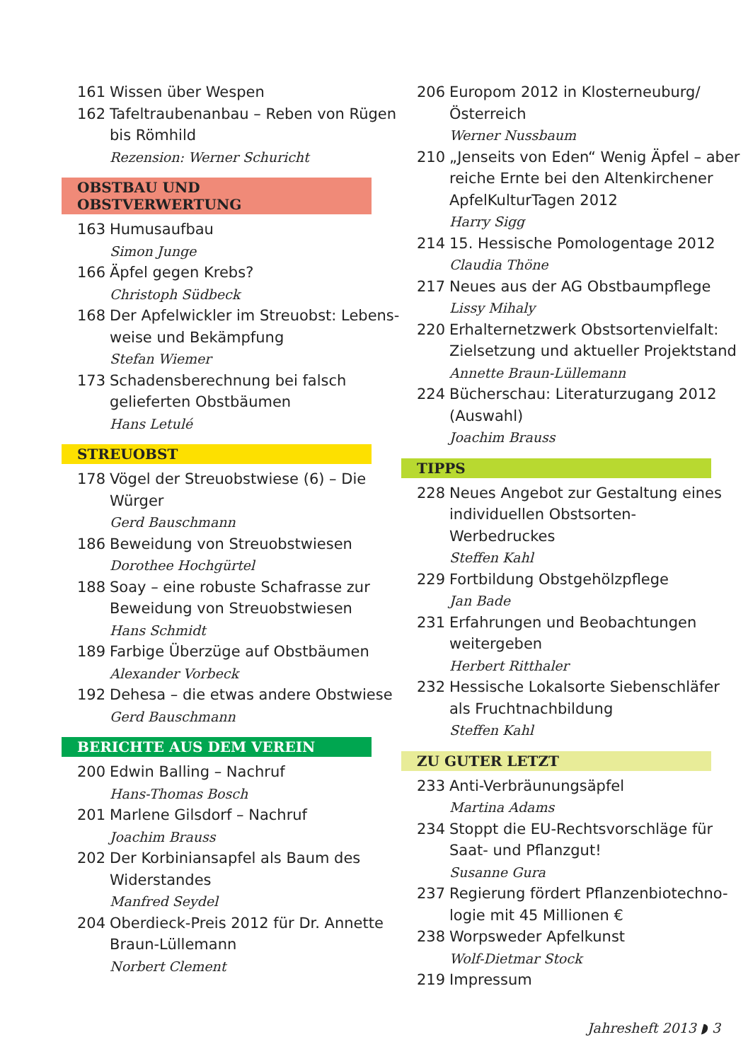161 Wissen über Wespen
162 Tafeltraubenanbau – Reben von Rügen bis Römhild
Rezension: Werner Schuricht
OBSTBAU UND OBSTVERWERTUNG
163 Humusaufbau
Simon Junge
166 Äpfel gegen Krebs?
Christoph Südbeck
168 Der Apfelwickler im Streuobst: Lebens-weise und Bekämpfung
Stefan Wiemer
173 Schadensberechnung bei falsch gelieferten Obstbäumen
Hans Letulé
STREUOBST
178 Vögel der Streuobstwiese (6) – Die Würger
Gerd Bauschmann
186 Beweidung von Streuobstwiesen
Dorothee Hochgürtel
188 Soay – eine robuste Schafrasse zur Beweidung von Streuobstwiesen
Hans Schmidt
189 Farbige Überzüge auf Obstbäumen
Alexander Vorbeck
192 Dehesa – die etwas andere Obstwiese
Gerd Bauschmann
BERICHTE AUS DEM VEREIN
200 Edwin Balling – Nachruf
Hans-Thomas Bosch
201 Marlene Gilsdorf – Nachruf
Joachim Brauss
202 Der Korbiniansapfel als Baum des Widerstandes
Manfred Seydel
204 Oberdieck-Preis 2012 für Dr. Annette Braun-Lüllemann
Norbert Clement
206 Europom 2012 in Klosterneuburg/ Österreich
Werner Nussbaum
210 „Jenseits von Eden“ Wenig Äpfel – aber reiche Ernte bei den Altenkirchener ApfelKulturTagen 2012
Harry Sigg
214 15. Hessische Pomologentage 2012
Claudia Thöne
217 Neues aus der AG Obstbaumpflege
Lissy Mihaly
220 Erhalternetzwerk Obstsortenvielfalt: Zielsetzung und aktueller Projektstand
Annette Braun-Lüllemann
224 Bücherschau: Literaturzugang 2012 (Auswahl)
Joachim Brauss
TIPPS
228 Neues Angebot zur Gestaltung eines individuellen Obstsorten-Werbedruckes
Steffen Kahl
229 Fortbildung Obstgehölzpflege
Jan Bade
231 Erfahrungen und Beobachtungen weitergeben
Herbert Ritthaler
232 Hessische Lokalsorte Siebenschläfer als Fruchtnachbildung
Steffen Kahl
ZU GUTER LETZT
233 Anti-Verbräunungsäpfel
Martina Adams
234 Stoppt die EU-Rechtsvorschläge für Saat- und Pflanzgut!
Susanne Gura
237 Regierung fördert Pflanzenbiotechno-logie mit 45 Millionen €
238 Worpsweder Apfelkunst
Wolf-Dietmar Stock
219 Impressum
Jahresheft 2013 ◗ 3